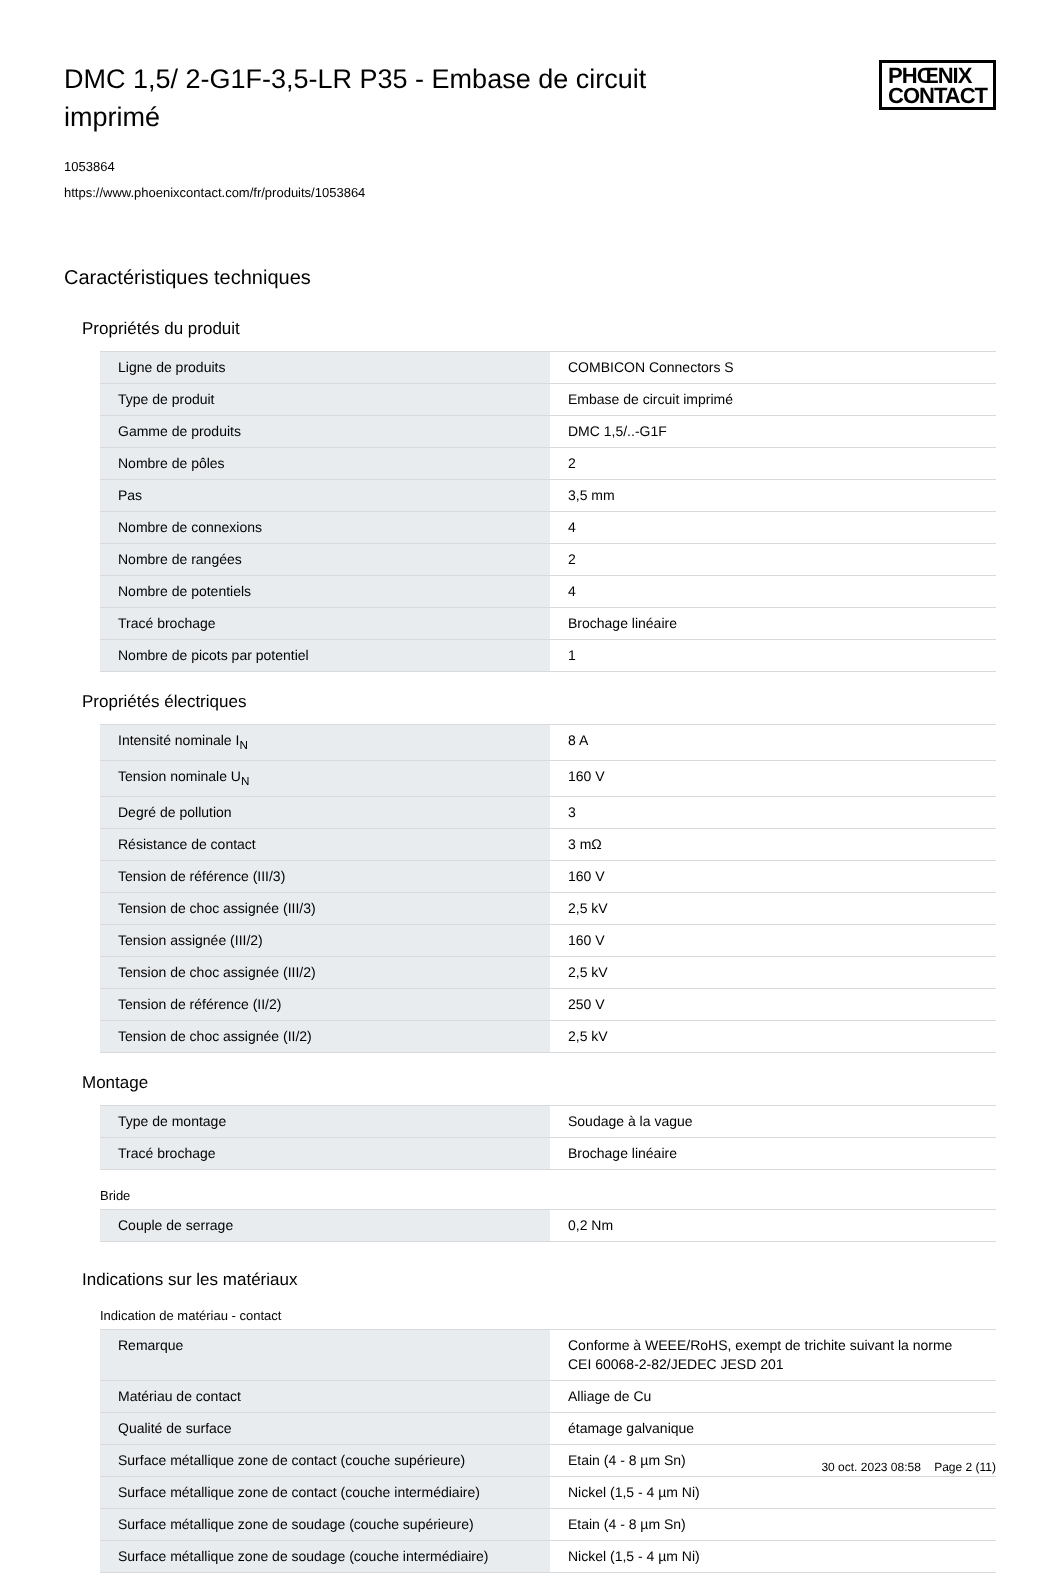DMC 1,5/ 2-G1F-3,5-LR P35 - Embase de circuit imprimé
PHŒNIX
CONTACT
1053864
https://www.phoenixcontact.com/fr/produits/1053864
Caractéristiques techniques
Propriétés du produit
| Ligne de produits | COMBICON Connectors S |
| Type de produit | Embase de circuit imprimé |
| Gamme de produits | DMC 1,5/..-G1F |
| Nombre de pôles | 2 |
| Pas | 3,5 mm |
| Nombre de connexions | 4 |
| Nombre de rangées | 2 |
| Nombre de potentiels | 4 |
| Tracé brochage | Brochage linéaire |
| Nombre de picots par potentiel | 1 |
Propriétés électriques
| Intensité nominale I<sub>N</sub> | 8 A |
| Tension nominale U<sub>N</sub> | 160 V |
| Degré de pollution | 3 |
| Résistance de contact | 3 mΩ |
| Tension de référence (III/3) | 160 V |
| Tension de choc assignée (III/3) | 2,5 kV |
| Tension assignée (III/2) | 160 V |
| Tension de choc assignée (III/2) | 2,5 kV |
| Tension de référence (II/2) | 250 V |
| Tension de choc assignée (II/2) | 2,5 kV |
Montage
| Type de montage | Soudage à la vague |
| Tracé brochage | Brochage linéaire |
Bride
| Couple de serrage | 0,2 Nm |
Indications sur les matériaux
Indication de matériau - contact
| Remarque | Conforme à WEEE/RoHS, exempt de trichite suivant la norme CEI 60068-2-82/JEDEC JESD 201 |
| Matériau de contact | Alliage de Cu |
| Qualité de surface | étamage galvanique |
| Surface métallique zone de contact (couche supérieure) | Etain (4 - 8 µm Sn) |
| Surface métallique zone de contact (couche intermédiaire) | Nickel (1,5 - 4 µm Ni) |
| Surface métallique zone de soudage (couche supérieure) | Etain (4 - 8 µm Sn) |
| Surface métallique zone de soudage (couche intermédiaire) | Nickel (1,5 - 4 µm Ni) |
30 oct. 2023 08:58 Page 2 (11)